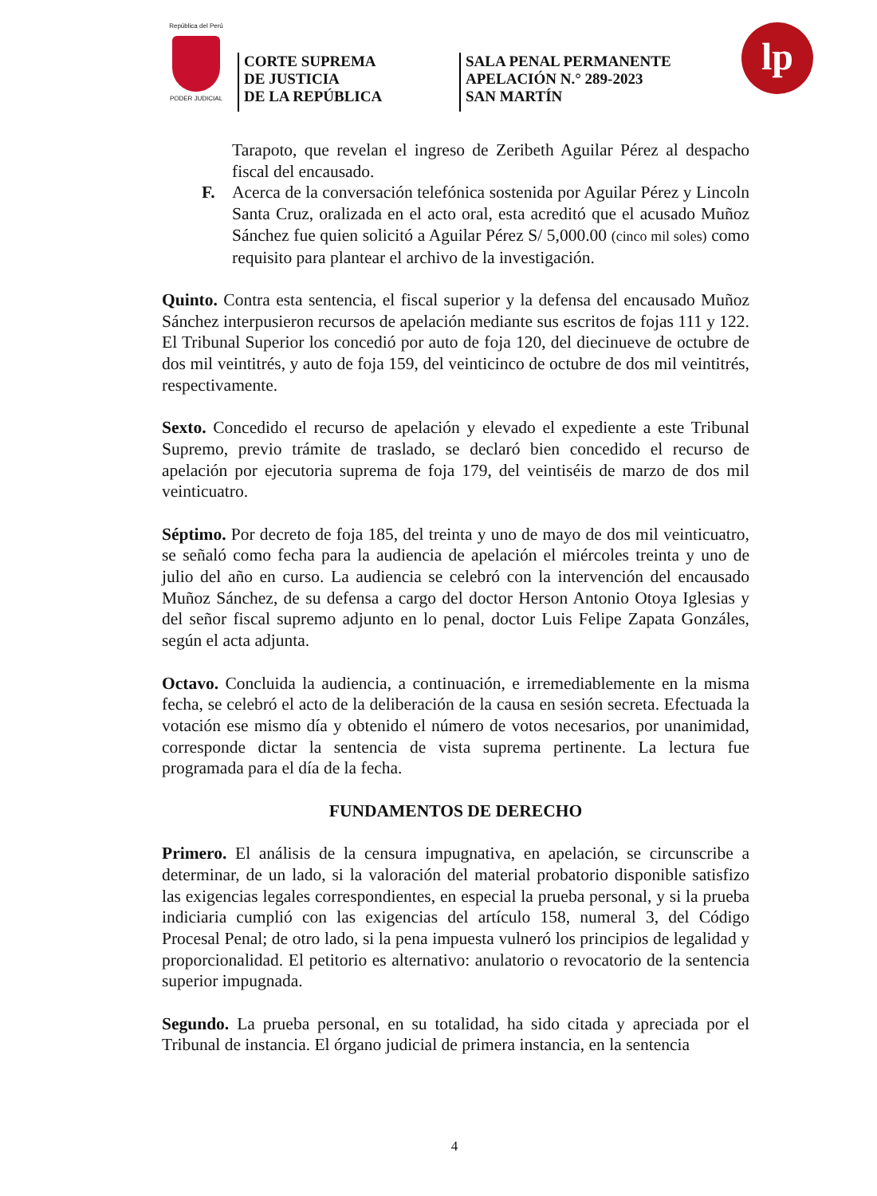República del Perú
PODER JUDICIAL
CORTE SUPREMA
DE JUSTICIA
DE LA REPÚBLICA
SALA PENAL PERMANENTE
APELACIÓN N.° 289-2023
SAN MARTÍN
lp
Tarapoto, que revelan el ingreso de Zeribeth Aguilar Pérez al despacho fiscal del encausado.
F. Acerca de la conversación telefónica sostenida por Aguilar Pérez y Lincoln Santa Cruz, oralizada en el acto oral, esta acreditó que el acusado Muñoz Sánchez fue quien solicitó a Aguilar Pérez S/ 5,000.00 (cinco mil soles) como requisito para plantear el archivo de la investigación.
Quinto. Contra esta sentencia, el fiscal superior y la defensa del encausado Muñoz Sánchez interpusieron recursos de apelación mediante sus escritos de fojas 111 y 122. El Tribunal Superior los concedió por auto de foja 120, del diecinueve de octubre de dos mil veintitrés, y auto de foja 159, del veinticinco de octubre de dos mil veintitrés, respectivamente.
Sexto. Concedido el recurso de apelación y elevado el expediente a este Tribunal Supremo, previo trámite de traslado, se declaró bien concedido el recurso de apelación por ejecutoria suprema de foja 179, del veintiséis de marzo de dos mil veinticuatro.
Séptimo. Por decreto de foja 185, del treinta y uno de mayo de dos mil veinticuatro, se señaló como fecha para la audiencia de apelación el miércoles treinta y uno de julio del año en curso. La audiencia se celebró con la intervención del encausado Muñoz Sánchez, de su defensa a cargo del doctor Herson Antonio Otoya Iglesias y del señor fiscal supremo adjunto en lo penal, doctor Luis Felipe Zapata Gonzáles, según el acta adjunta.
Octavo. Concluida la audiencia, a continuación, e irremediablemente en la misma fecha, se celebró el acto de la deliberación de la causa en sesión secreta. Efectuada la votación ese mismo día y obtenido el número de votos necesarios, por unanimidad, corresponde dictar la sentencia de vista suprema pertinente. La lectura fue programada para el día de la fecha.
FUNDAMENTOS DE DERECHO
Primero. El análisis de la censura impugnativa, en apelación, se circunscribe a determinar, de un lado, si la valoración del material probatorio disponible satisfizo las exigencias legales correspondientes, en especial la prueba personal, y si la prueba indiciaria cumplió con las exigencias del artículo 158, numeral 3, del Código Procesal Penal; de otro lado, si la pena impuesta vulneró los principios de legalidad y proporcionalidad. El petitorio es alternativo: anulatorio o revocatorio de la sentencia superior impugnada.
Segundo. La prueba personal, en su totalidad, ha sido citada y apreciada por el Tribunal de instancia. El órgano judicial de primera instancia, en la sentencia
4